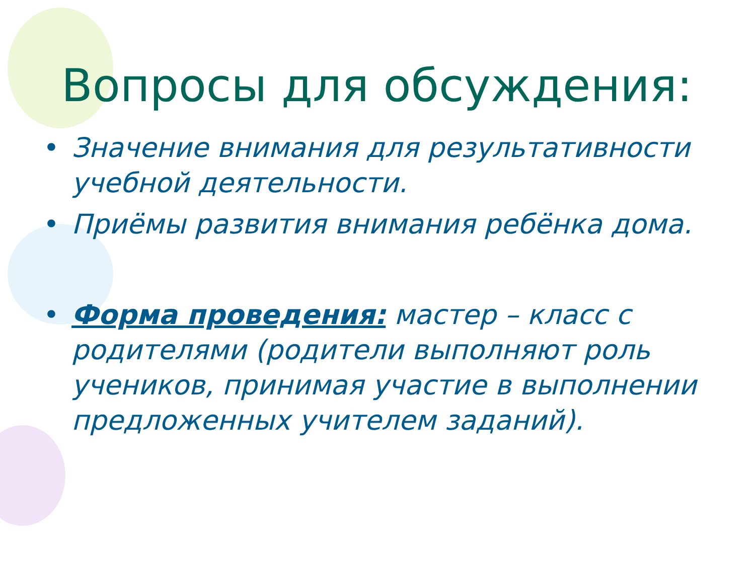Вопросы для обсуждения:
• Значение внимания для результативности учебной деятельности.
• Приёмы развития внимания ребёнка дома.
• Форма проведения: мастер – класс с родителями (родители выполняют роль учеников, принимая участие в выполнении предложенных учителем заданий).